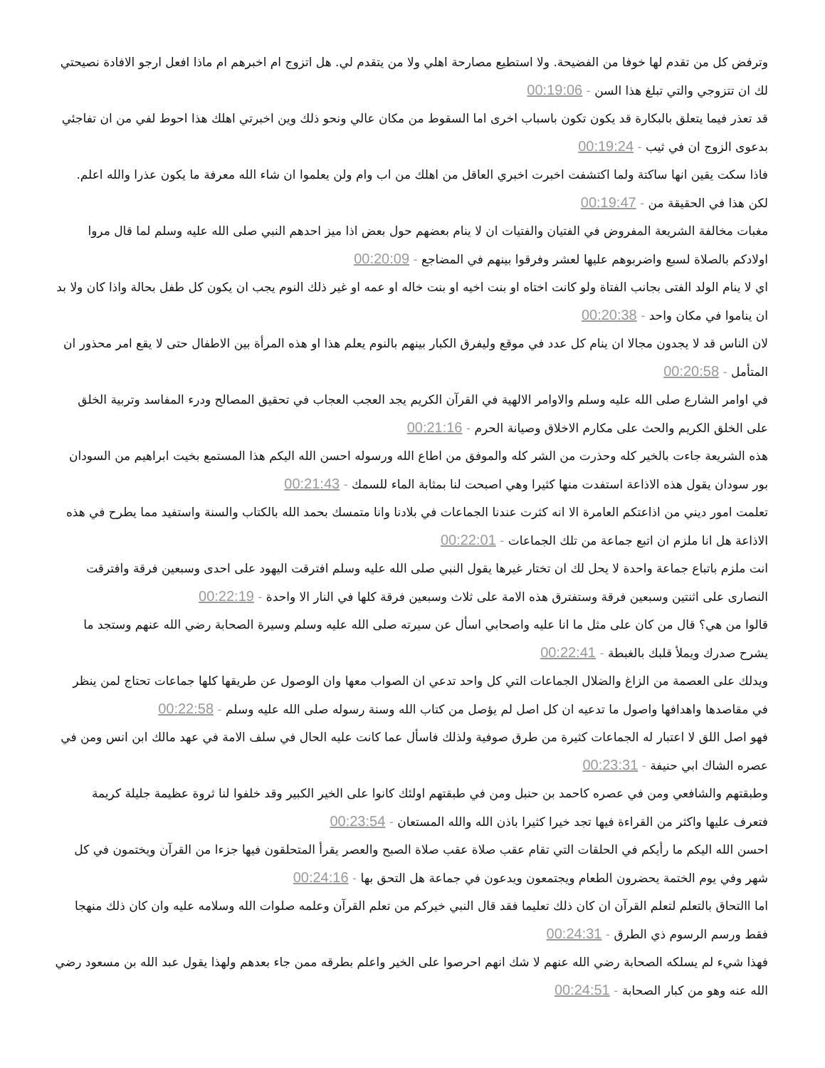وترفض كل من تقدم لها خوفا من الفضيحة. ولا استطيع مصارحة اهلي ولا من يتقدم لي. هل اتزوج ام اخبرهم ام ماذا افعل ارجو الافادة نصيحتي لك ان تتزوجي والتي تبلغ هذا السن - 00:19:06
قد تعذر فيما يتعلق بالبكارة قد يكون تكون باسباب اخرى اما السقوط من مكان عالي ونحو ذلك وين اخبرتي اهلك هذا احوط لفي من ان تفاجئي بدعوى الزوج ان في ثيب - 00:19:24
فاذا سكت يقين انها ساكتة ولما اكتشفت اخبرت اخبري العاقل من اهلك من اب وام ولن يعلموا ان شاء الله معرفة ما يكون عذرا والله اعلم. لكن هذا في الحقيقة من - 00:19:47
مغبات مخالفة الشريعة المفروض في الفتيان والفتيات ان لا ينام بعضهم حول بعض اذا ميز احدهم النبي صلى الله عليه وسلم لما قال مروا اولادكم بالصلاة لسبع واضربوهم عليها لعشر وفرقوا بينهم في المضاجع - 00:20:09
اي لا ينام الولد الفتى بجانب الفتاة ولو كانت اختاه او بنت اخيه او بنت خاله او عمه او غير ذلك النوم يجب ان يكون كل طفل بحالة واذا كان ولا بد ان يناموا في مكان واحد - 00:20:38
لان الناس قد لا يجدون مجالا ان ينام كل عدد في موقع وليفرق الكبار بينهم بالنوم يعلم هذا او هذه المرأة بين الاطفال حتى لا يقع امر محذور ان المتأمل - 00:20:58
في اوامر الشارع صلى الله عليه وسلم والاوامر الالهية في القرآن الكريم يجد العجب العجاب في تحقيق المصالح ودرء المفاسد وتربية الخلق على الخلق الكريم والحث على مكارم الاخلاق وصيانة الحرم - 00:21:16
هذه الشريعة جاءت بالخير كله وحذرت من الشر كله والموفق من اطاع الله ورسوله احسن الله اليكم هذا المستمع بخيت ابراهيم من السودان بور سودان يقول هذه الاذاعة استفدت منها كثيرا وهي اصبحت لنا بمثابة الماء للسمك - 00:21:43
تعلمت امور ديني من اذاعتكم العامرة الا انه كثرت عندنا الجماعات في بلادنا وانا متمسك بحمد الله بالكتاب والسنة واستفيد مما يطرح في هذه الاذاعة هل انا ملزم ان اتبع جماعة من تلك الجماعات - 00:22:01
انت ملزم باتباع جماعة واحدة لا يحل لك ان تختار غيرها يقول النبي صلى الله عليه وسلم افترقت اليهود على احدى وسبعين فرقة وافترقت النصارى على اثنتين وسبعين فرقة وستفترق هذه الامة على ثلاث وسبعين فرقة كلها في النار الا واحدة - 00:22:19
قالوا من هي؟ قال من كان على مثل ما انا عليه واصحابي اسأل عن سيرته صلى الله عليه وسلم وسيرة الصحابة رضي الله عنهم وستجد ما يشرح صدرك ويملأ قلبك بالغبطة - 00:22:41
ويدلك على العصمة من الزاغ والضلال الجماعات التي كل واحد تدعي ان الصواب معها وان الوصول عن طريقها كلها جماعات تحتاج لمن ينظر في مقاصدها واهدافها واصول ما تدعيه ان كل اصل لم يؤصل من كتاب الله وسنة رسوله صلى الله عليه وسلم - 00:22:58
فهو اصل اللق لا اعتبار له الجماعات كثيرة من طرق صوفية ولذلك فاسأل عما كانت عليه الحال في سلف الامة في عهد مالك ابن انس ومن في عصره الشاك ابي حنيفة - 00:23:31
وطبقتهم والشافعي ومن في عصره كاحمد بن حنبل ومن في طبقتهم اولئك كانوا على الخير الكبير وقد خلفوا لنا ثروة عظيمة جليلة كريمة فتعرف عليها واكثر من القراءة فيها تجد خيرا كثيرا باذن الله والله المستعان - 00:23:54
احسن الله اليكم ما رأيكم في الحلقات التي تقام عقب صلاة عقب صلاة الصبح والعصر يقرأ المتحلقون فيها جزءا من القرآن ويختمون في كل شهر وفي يوم الختمة يحضرون الطعام ويجتمعون ويدعون في جماعة هل التحق بها - 00:24:16
اما االتحاق بالتعلم لتعلم القرآن ان كان ذلك تعليما فقد قال النبي خيركم من تعلم القرآن وعلمه صلوات الله وسلامه عليه وان كان ذلك منهجا فقط ورسم الرسوم ذي الطرق - 00:24:31
فهذا شيء لم يسلكه الصحابة رضي الله عنهم لا شك انهم احرصوا على الخير واعلم بطرقه ممن جاء بعدهم ولهذا يقول عبد الله بن مسعود رضي الله عنه وهو من كبار الصحابة - 00:24:51